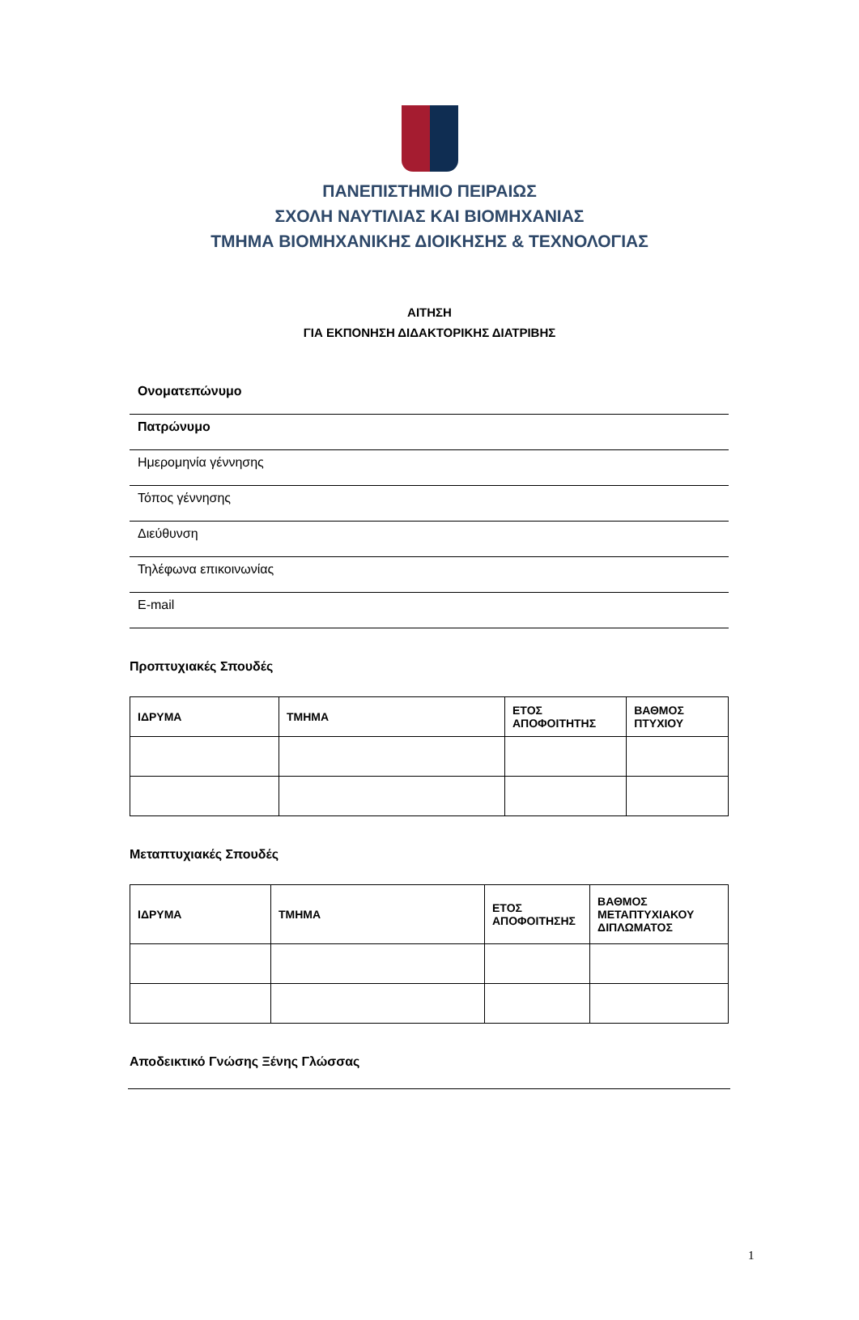ΠΑΝΕΠΙΣΤΗΜΙΟ ΠΕΙΡΑΙΩΣ
ΣΧΟΛΗ ΝΑΥΤΙΛΙΑΣ ΚΑΙ ΒΙΟΜΗΧΑΝΙΑΣ
ΤΜΗΜΑ ΒΙΟΜΗΧΑΝΙΚΗΣ ΔΙΟΙΚΗΣΗΣ & ΤΕΧΝΟΛΟΓΙΑΣ
ΑΙΤΗΣΗ
ΓΙΑ ΕΚΠΟΝΗΣΗ ΔΙΔΑΚΤΟΡΙΚΗΣ ΔΙΑΤΡΙΒΗΣ
Ονοματεπώνυμο
Πατρώνυμο
Ημερομηνία γέννησης
Τόπος γέννησης
Διεύθυνση
Τηλέφωνα επικοινωνίας
E-mail
Προπτυχιακές Σπουδές
| ΙΔΡΥΜΑ | ΤΜΗΜΑ | ΕΤΟΣ ΑΠΟΦΟΙΤΗΤΗΣ | ΒΑΘΜΟΣ ΠΤΥΧΙΟΥ |
| --- | --- | --- | --- |
Μεταπτυχιακές Σπουδές
| ΙΔΡΥΜΑ | ΤΜΗΜΑ | ΕΤΟΣ ΑΠΟΦΟΙΤΗΣΗΣ | ΒΑΘΜΟΣ ΜΕΤΑΠΤΥΧΙΑΚΟΥ ΔΙΠΛΩΜΑΤΟΣ |
| --- | --- | --- | --- |
Αποδεικτικό Γνώσης Ξένης Γλώσσας
1